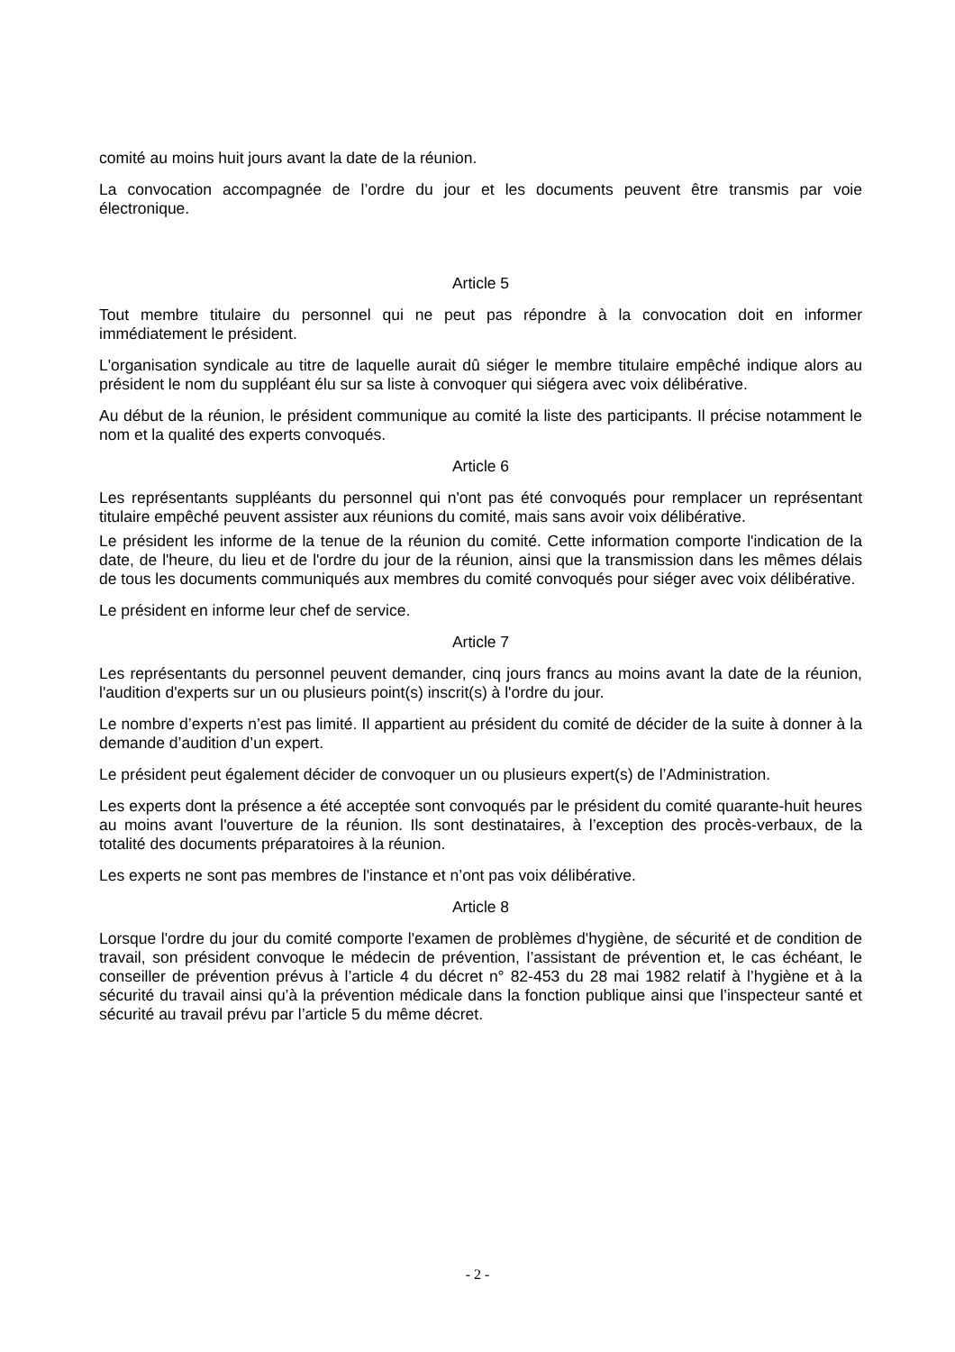comité au moins huit jours avant la date de la réunion.
La convocation accompagnée de l’ordre du jour et les documents peuvent être transmis par voie électronique.
Article 5
Tout membre titulaire du personnel qui ne peut pas répondre à la convocation doit en informer immédiatement le président.
L'organisation syndicale au titre de laquelle aurait dû siéger le membre titulaire empêché indique alors au président le nom du suppléant élu sur sa liste à convoquer qui siégera avec voix délibérative.
Au début de la réunion, le président communique au comité la liste des participants. Il précise notamment le nom et la qualité des experts convoqués.
Article 6
Les représentants suppléants du personnel qui n'ont pas été convoqués pour remplacer un représentant titulaire empêché peuvent assister aux réunions du comité, mais sans avoir voix délibérative.
Le président les informe de la tenue de la réunion du comité. Cette information comporte l'indication de la date, de l'heure, du lieu et de l'ordre du jour de la réunion, ainsi que la transmission dans les mêmes délais de tous les documents communiqués aux membres du comité convoqués pour siéger avec voix délibérative.
Le président en informe leur chef de service.
Article 7
Les représentants du personnel peuvent demander, cinq jours francs au moins avant la date de la réunion, l'audition d'experts sur un ou plusieurs point(s) inscrit(s) à l'ordre du jour.
Le nombre d’experts n’est pas limité. Il appartient au président du comité de décider de la suite à donner à la demande d’audition d’un expert.
Le président peut également décider de convoquer un ou plusieurs expert(s) de l’Administration.
Les experts dont la présence a été acceptée sont convoqués par le président du comité quarante-huit heures au moins avant l'ouverture de la réunion. Ils sont destinataires, à l’exception des procès-verbaux, de la totalité des documents préparatoires à la réunion.
Les experts ne sont pas membres de l'instance et n’ont pas voix délibérative.
Article 8
Lorsque l'ordre du jour du comité comporte l'examen de problèmes d'hygiène, de sécurité et de condition de travail, son président convoque le médecin de prévention, l’assistant de prévention et, le cas échéant, le conseiller de prévention prévus à l’article 4 du décret n° 82-453 du 28 mai 1982 relatif à l’hygiène et à la sécurité du travail ainsi qu’à la prévention médicale dans la fonction publique ainsi que l’inspecteur santé et sécurité au travail prévu par l’article 5 du même décret.
- 2 -